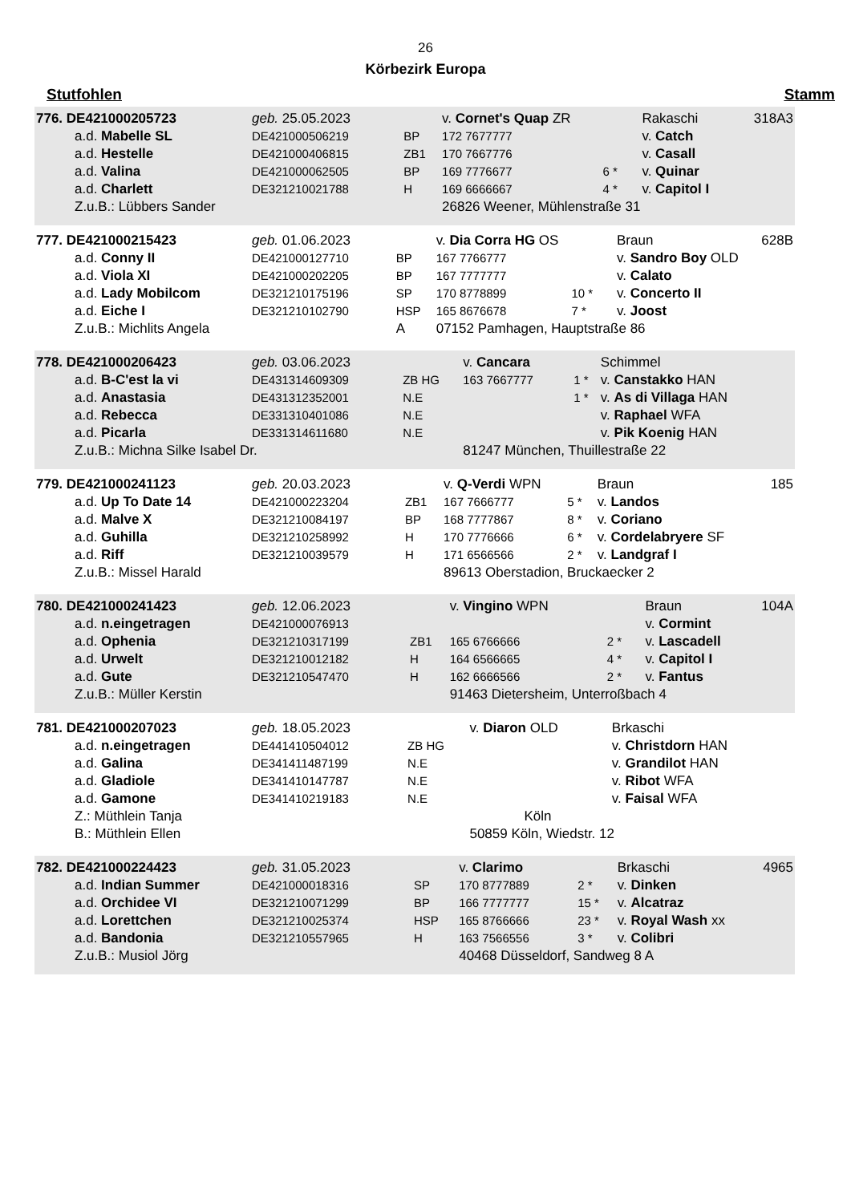26
Körbezirk Europa
Stutfohlen Stamm
| 776. DE421000205723 | geb. 25.05.2023 | | v. Cornet's Quap ZR | | Rakaschi | 318A3 |
| a.d. Mabelle SL | DE421000506219 | BP | 172 7677777 | | v. Catch | |
| a.d. Hestelle | DE421000406815 | ZB1 | 170 7667776 | | v. Casall | |
| a.d. Valina | DE421000062505 | BP | 169 7776677 | 6 * | v. Quinar | |
| a.d. Charlett | DE321210021788 | H | 169 6666667 | 4 * | v. Capitol I | |
| Z.u.B.: Lübbers Sander | | | 26826 Weener, Mühlenstraße 31 | | | |
| 777. DE421000215423 | geb. 01.06.2023 | | v. Dia Corra HG OS | | Braun | 628B |
| a.d. Conny II | DE421000127710 | BP | 167 7766777 | | v. Sandro Boy OLD | |
| a.d. Viola XI | DE421000202205 | BP | 167 7777777 | | v. Calato | |
| a.d. Lady Mobilcom | DE321210175196 | SP | 170 8778899 | 10 * | v. Concerto II | |
| a.d. Eiche I | DE321210102790 | HSP | 165 8676678 | 7 * | v. Joost | |
| Z.u.B.: Michlits Angela | | A | 07152 Pamhagen, Hauptstraße 86 | | | |
| 778. DE421000206423 | geb. 03.06.2023 | | v. Cancara | | Schimmel |
| a.d. B-C'est la vi | DE431314609309 | ZB HG | 163 7667777 | 1 * | v. Canstakko HAN |
| a.d. Anastasia | DE431312352001 | N.E | | 1 * | v. As di Villaga HAN |
| a.d. Rebecca | DE331310401086 | N.E | | | v. Raphael WFA |
| a.d. Picarla | DE331314611680 | N.E | | | v. Pik Koenig HAN |
| Z.u.B.: Michna Silke Isabel Dr. | | | 81247 München, Thuillestraße 22 | | |
| 779. DE421000241123 | geb. 20.03.2023 | | v. Q-Verdi WPN | | Braun | 185 |
| a.d. Up To Date 14 | DE421000223204 | ZB1 | 167 7666777 | 5 * | v. Landos | |
| a.d. Malve X | DE321210084197 | BP | 168 7777867 | 8 * | v. Coriano | |
| a.d. Guhilla | DE321210258992 | H | 170 7776666 | 6 * | v. Cordelabryere SF | |
| a.d. Riff | DE321210039579 | H | 171 6566566 | 2 * | v. Landgraf I | |
| Z.u.B.: Missel Harald | | | 89613 Oberstadion, Bruckaecker 2 | | | |
| 780. DE421000241423 | geb. 12.06.2023 | | v. Vingino WPN | | Braun | 104A |
| a.d. n.eingetragen | DE421000076913 | | | | v. Cormint | |
| a.d. Ophenia | DE321210317199 | ZB1 | 165 6766666 | 2 * | v. Lascadell | |
| a.d. Urwelt | DE321210012182 | H | 164 6566665 | 4 * | v. Capitol I | |
| a.d. Gute | DE321210547470 | H | 162 6666566 | 2 * | v. Fantus | |
| Z.u.B.: Müller Kerstin | | | 91463 Dietersheim, Unterroßbach 4 | | | |
| 781. DE421000207023 | geb. 18.05.2023 | | v. Diaron OLD | | Brkaschi |
| a.d. n.eingetragen | DE441410504012 | ZB HG | | | v. Christdorn HAN |
| a.d. Galina | DE341411487199 | N.E | | | v. Grandilot HAN |
| a.d. Gladiole | DE341410147787 | N.E | | | v. Ribot WFA |
| a.d. Gamone | DE341410219183 | N.E | | | v. Faisal WFA |
| Z.: Müthlein Tanja | | | Köln | | |
| B.: Müthlein Ellen | | | 50859 Köln, Wiedstr. 12 | | |
| 782. DE421000224423 | geb. 31.05.2023 | | v. Clarimo | | Brkaschi | 4965 |
| a.d. Indian Summer | DE421000018316 | SP | 170 8777889 | 2 * | v. Dinken | |
| a.d. Orchidee VI | DE321210071299 | BP | 166 7777777 | 15 * | v. Alcatraz | |
| a.d. Lorettchen | DE321210025374 | HSP | 165 8766666 | 23 * | v. Royal Wash xx | |
| a.d. Bandonia | DE321210557965 | H | 163 7566556 | 3 * | v. Colibri | |
| Z.u.B.: Musiol Jörg | | | 40468 Düsseldorf, Sandweg 8 A | | | |